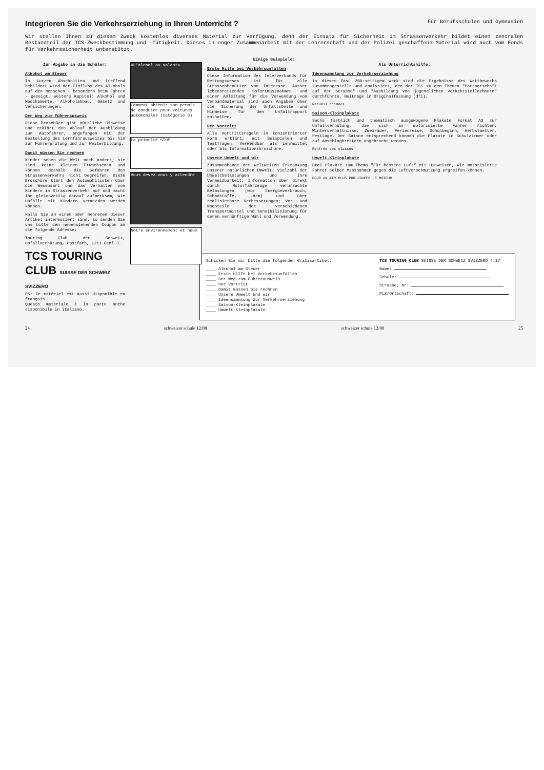Integrieren Sie die Verkehrserziehung in Ihren Unterricht ?
Für Berufsschulen und Gymnasien
Wir stellen Ihnen zu diesem Zweck kostenlos diverses Material zur Verfügung, denn der Einsatz für Sicherheit im Strassenverkehr bildet einen zentralen Bestandteil der TCS-Zweckbestimmung und -Tätigkeit. Dieses in enger Zusammenarbeit mit der Lehrerschaft und der Polizei geschaffene Material wird auch vom Fonds für Verkehrssicherheit unterstützt.
Einige Beispiele:
Zur Abgabe an die Schüler:
Alkohol am Steuer
In kurzen Abschnitten und treffend bebildert wird der Einfluss des Alkohols auf den Menschen - besonders beim Fahren - gezeigt. Weitere Kapitel: Alkohol und Medikamente, Alkoholabbau, Gesetz und Versicherungen.
Der Weg zum Führerausweis
Diese Broschüre gibt nützliche Hinweise und erklärt den Ablauf der Ausbildung zum Autofahrer, angefangen mit der Bestellung des Lernfahrausweises bis hin zur Führerprüfung und zur Weiterbildung.
Damit müssen Sie rechnen
Kinder sehen die Welt noch anders; sie sind keine kleinen Erwachsenen und können deshalb die Gefahren des Strassenverkehrs nicht begreifen. Diese Broschüre klärt den Automobilisten über die Wesensart und das Verhalten von Kindern im Strassenverkehr auf und macht ihn gleichzeitig darauf aufmerksam, wie Unfälle mit Kindern vermieden werden können.
Falls Sie an einem oder mehreren dieser Artikel interessiert sind, so senden Sie uns bitte den nebenstehenden Coupon an die folgende Adresse:
Touring Club der Schweiz, Unfallverhütung, Postfach, 1211 Genf 3.
TCS TOURING CLUB SUISSE DER SCHWEIZ SVIZZERO
PS: Ce matériel est aussi disponible en français.
Questo materiale è in parte anche disponibile in italiano.
«L'alcool au volant»
Comment obtenir son permis de conduire pour voitures automobiles (catégorie B)
La priorité STOP
Vous devez vous y attendre
Notre environnement et nous
Erste Hilfe bei Verkehrsunfällen
Diese Information des Interverbands für Rettungswesen ist für alle Strassenbenützer von Interesse. Ausser lebensrettenden Sofortmassnahmen und einer Anleitung für die Verwendung von Verbandmaterial sind auch Angaben über die Sicherung der Unfallstelle und Hinweise für den Unfallrapport enthalten.
Der Vortritt
Alle Vortrittsregeln in konzentrierter Form erklärt, mit Beispielen und Testfragen. Verwendbar als Lehrmittel oder als Informationsbroschüre.
Unsere Umwelt und wir
Zusammenhänge der weltweiten Erkrankung unserer natürlichen Umwelt; Vielzahl der Umweltbelastungen und ihre Vermeidbarkeit; Information über direkt durch Motorfahrzeuge verursachte Belastungen (wie Energieverbrauch, Schadstoffe, Lärm) und über realisierbare Verbesserungen; Vor- und Nachteile der verschiedenen Transportmittel und Sensibilisierung für deren vernünftige Wahl und Verwendung.
Als Unterrichtshilfe:
Ideensammlung zur Verkehrserziehung
In diesem fast 200-seitigem Werk sind die Ergebnisse des Wettbewerbs zusammengestellt und analysiert, den der TCS zu den Themen "Partnerschaft auf der Strasse" und "Ausbildung von jugendlichen Verkehrsteilnehmern" durchführte. Beiträge in Originalfassung (dfi).
Recueil d'idées
Saison-Kleinplakate
Sechs farblich und thematisch ausgewogene Plakate Format A3 zur Unfallverhütung, die sich an motorisierte Fahrer richten: Winterverhältnisse, Zweiräder, Ferienreise, Schulbeginn, Herbstwetter, Festtage. Der Saison entsprechend können die Plakate im Schulzimmer oder auf Anschlagbrettern angebracht werden.
Rentrée des classes
Umwelt-Kleinplakate
Drei Plakate zum Thema "Für bessere Luft" mit Hinweisen, wie motorisierte Fahrer selber Massnahmen gegen die Luftverschmutzung ergreifen können.
POUR UN AIR PLUS PUR COUPER LE MOTEUR!
Schicken Sie mir bitte die folgenden Gratisartikel:
____ Alkohol am Steuer
____ Erste Hilfe bei Verkehrsunfällen
____ Der Weg zum Führerausweis
____ Der Vortritt
____ Damit müssen Sie rechnen
____ Unsere Umwelt und wir
____ Ideensammlung zur Verkehrserziehung
____ Saison-Kleinplakate
____ Umwelt-Kleinplakate
TCS TOURING CLUB SUISSE DER SCHWEIZ SVIZZERO 4.17
Name:
Schule:
Strasse, Nr:
PLZ/Ortschaft:
24 schweizer schule 12/88 schweizer schule 12/88 25